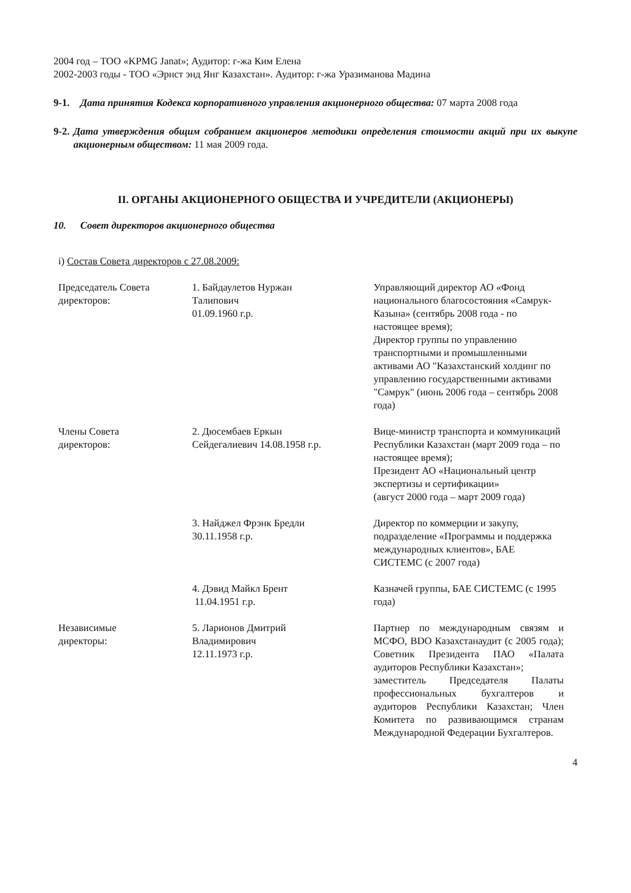2004 год – ТОО «KPMG Janat»; Аудитор: г-жа Ким Елена
2002-2003 годы - ТОО «Эрнст энд Янг Казахстан». Аудитор: г-жа Уразиманова Мадина
9-1. Дата принятия Кодекса корпоративного управления акционерного общества: 07 марта 2008 года
9-2. Дата утверждения общим собранием акционеров методики определения стоимости акций при их выкупе акционерным обществом: 11 мая 2009 года.
II. ОРГАНЫ АКЦИОНЕРНОГО ОБЩЕСТВА И УЧРЕДИТЕЛИ (АКЦИОНЕРЫ)
10. Совет директоров акционерного общества
i) Состав Совета директоров с 27.08.2009:
| Председатель Совета директоров: | 1. Байдаулетов Нуржан Талипович 01.09.1960 г.р. | Управляющий директор АО «Фонд национального благосостояния «Самрук-Казына» (сентябрь 2008 года - по настоящее время); Директор группы по управлению транспортными и промышленными активами АО "Казахстанский холдинг по управлению государственными активами "Самрук" (июнь 2006 года – сентябрь 2008 года) |
| Члены Совета директоров: | 2. Дюсембаев Еркын Сейдегалиевич 14.08.1958 г.р. | Вице-министр транспорта и коммуникаций Республики Казахстан (март 2009 года – по настоящее время); Президент АО «Национальный центр экспертизы и сертификации» (август 2000 года – март 2009 года) |
| | 3. Найджел Фрэнк Бредли 30.11.1958 г.р. | Директор по коммерции и закупу, подразделение «Программы и поддержка международных клиентов», БАЕ СИСТЕМС (с 2007 года) |
| | 4. Дэвид Майкл Брент 11.04.1951 г.р. | Казначей группы, БАЕ СИСТЕМС (с 1995 года) |
| Независимые директоры: | 5. Ларионов Дмитрий Владимирович 12.11.1973 г.р. | Партнер по международным связям и МСФО, BDO Казахстанаудит (с 2005 года); Советник Президента ПАО «Палата аудиторов Республики Казахстан»; заместитель Председателя Палаты профессиональных бухгалтеров и аудиторов Республики Казахстан; Член Комитета по развивающимся странам Международной Федерации Бухгалтеров. |
4